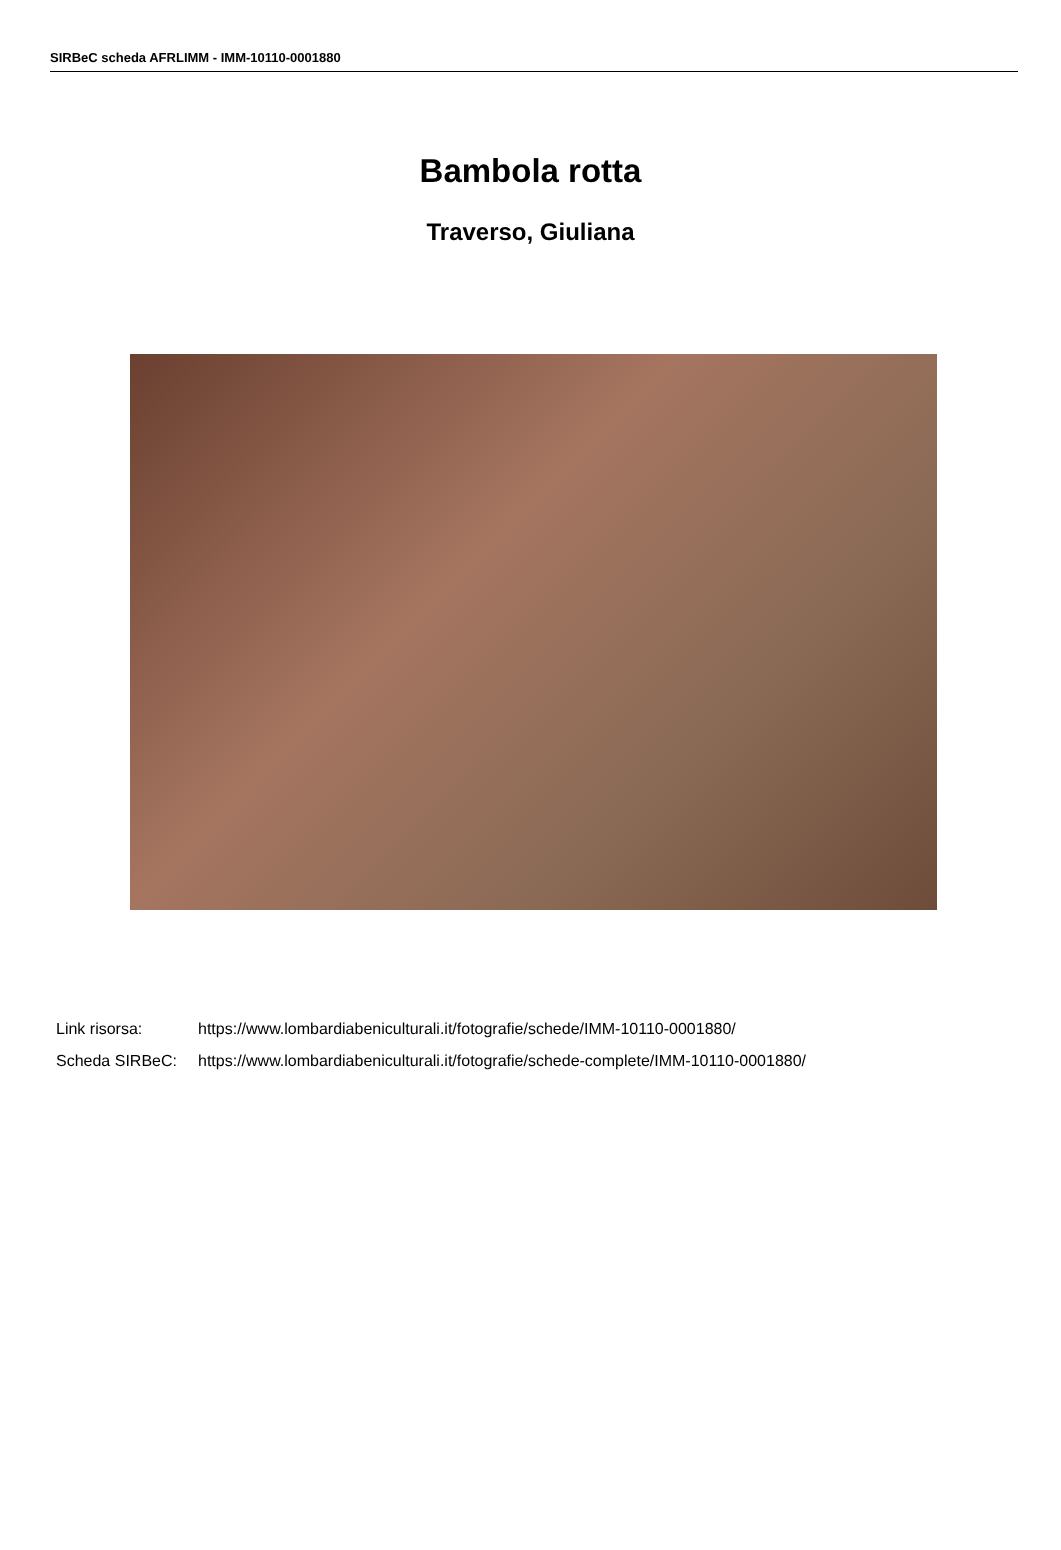SIRBeC scheda AFRLIMM - IMM-10110-0001880
Bambola rotta
Traverso, Giuliana
Link risorsa: https://www.lombardiabeniculturali.it/fotografie/schede/IMM-10110-0001880/
Scheda SIRBeC: https://www.lombardiabeniculturali.it/fotografie/schede-complete/IMM-10110-0001880/